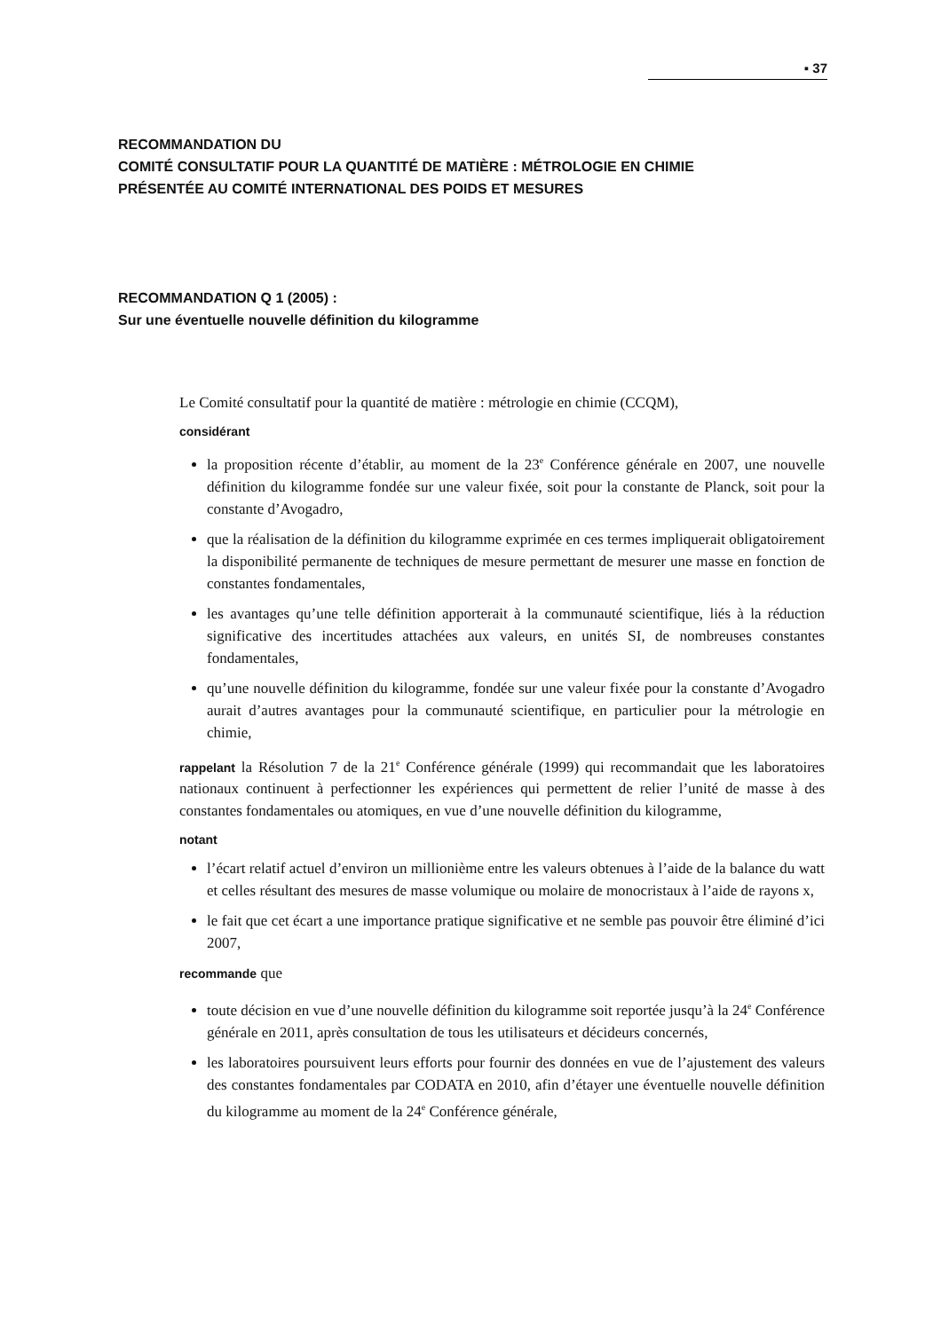▪ 37
RECOMMANDATION DU
COMITÉ CONSULTATIF POUR LA QUANTITÉ DE MATIÈRE : MÉTROLOGIE EN CHIMIE
PRÉSENTÉE AU COMITÉ INTERNATIONAL DES POIDS ET MESURES
RECOMMANDATION Q 1 (2005) :
Sur une éventuelle nouvelle définition du kilogramme
Le Comité consultatif pour la quantité de matière : métrologie en chimie (CCQM),
considérant
la proposition récente d’établir, au moment de la 23<sup>e</sup> Conférence générale en 2007, une nouvelle définition du kilogramme fondée sur une valeur fixée, soit pour la constante de Planck, soit pour la constante d’Avogadro,
que la réalisation de la définition du kilogramme exprimée en ces termes impliquerait obligatoirement la disponibilité permanente de techniques de mesure permettant de mesurer une masse en fonction de constantes fondamentales,
les avantages qu’une telle définition apporterait à la communauté scientifique, liés à la réduction significative des incertitudes attachées aux valeurs, en unités SI, de nombreuses constantes fondamentales,
qu’une nouvelle définition du kilogramme, fondée sur une valeur fixée pour la constante d’Avogadro aurait d’autres avantages pour la communauté scientifique, en particulier pour la métrologie en chimie,
rappelant la Résolution 7 de la 21<sup>e</sup> Conférence générale (1999) qui recommandait que les laboratoires nationaux continuent à perfectionner les expériences qui permettent de relier l’unité de masse à des constantes fondamentales ou atomiques, en vue d’une nouvelle définition du kilogramme,
notant
l’écart relatif actuel d’environ un millionième entre les valeurs obtenues à l’aide de la balance du watt et celles résultant des mesures de masse volumique ou molaire de monocristaux à l’aide de rayons x,
le fait que cet écart a une importance pratique significative et ne semble pas pouvoir être éliminé d’ici 2007,
recommande que
toute décision en vue d’une nouvelle définition du kilogramme soit reportée jusqu’à la 24<sup>e</sup> Conférence générale en 2011, après consultation de tous les utilisateurs et décideurs concernés,
les laboratoires poursuivent leurs efforts pour fournir des données en vue de l’ajustement des valeurs des constantes fondamentales par CODATA en 2010, afin d’étayer une éventuelle nouvelle définition du kilogramme au moment de la 24<sup>e</sup> Conférence générale,